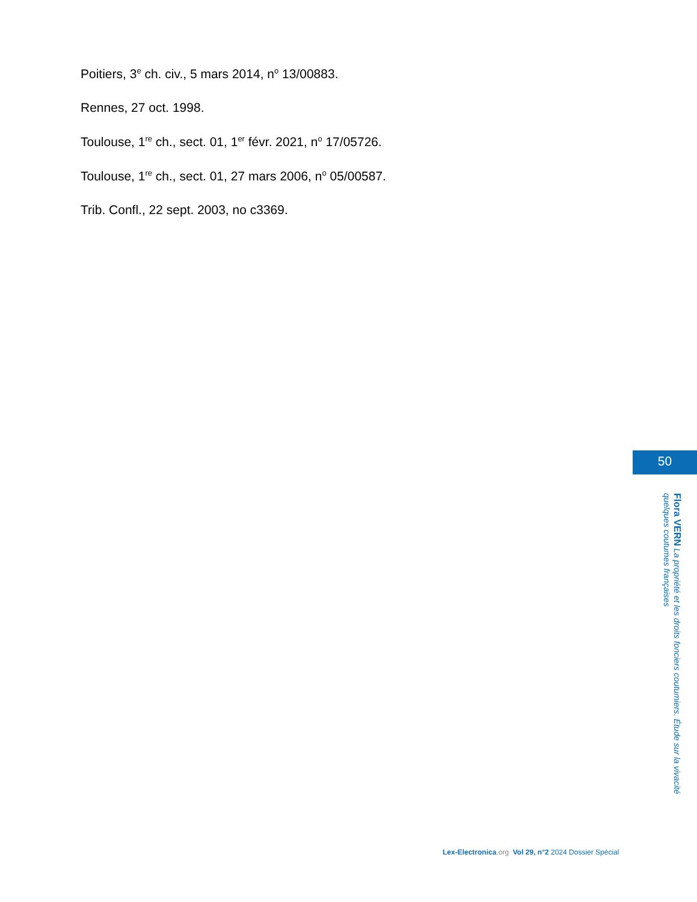Poitiers, 3<sup>e</sup> ch. civ., 5 mars 2014, n<sup>o</sup> 13/00883.
Rennes, 27 oct. 1998.
Toulouse, 1<sup>re</sup> ch., sect. 01, 1<sup>er</sup> févr. 2021, n<sup>o</sup> 17/05726.
Toulouse, 1<sup>re</sup> ch., sect. 01, 27 mars 2006, n<sup>o</sup> 05/00587.
Trib. Confl., 22 sept. 2003, no c3369.
50
Flora VERN La propriété et les droits fonciers coutumiers. Étude sur la vivacité quelques coutumes françaises
Lex-Electronica.org Vol 29, n°2 2024 Dossier Spécial